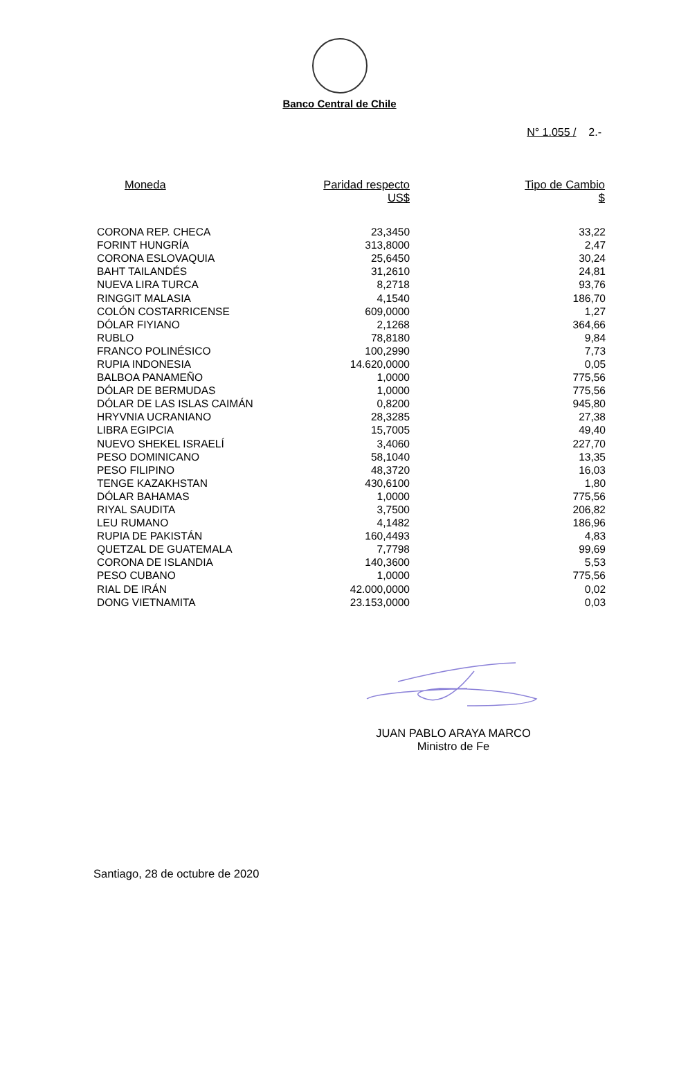Banco Central de Chile
N° 1.055 / 2.-
| Moneda | Paridad respecto US$ | Tipo de Cambio $ |
| --- | --- | --- |
| CORONA REP. CHECA | 23,3450 | 33,22 |
| FORINT HUNGRÍA | 313,8000 | 2,47 |
| CORONA ESLOVAQUIA | 25,6450 | 30,24 |
| BAHT TAILANDÉS | 31,2610 | 24,81 |
| NUEVA LIRA TURCA | 8,2718 | 93,76 |
| RINGGIT MALASIA | 4,1540 | 186,70 |
| COLÓN COSTARRICENSE | 609,0000 | 1,27 |
| DÓLAR FIYIANO | 2,1268 | 364,66 |
| RUBLO | 78,8180 | 9,84 |
| FRANCO POLINÉSICO | 100,2990 | 7,73 |
| RUPIA INDONESIA | 14.620,0000 | 0,05 |
| BALBOA PANAMEÑO | 1,0000 | 775,56 |
| DÓLAR DE BERMUDAS | 1,0000 | 775,56 |
| DÓLAR DE LAS ISLAS CAIMÁN | 0,8200 | 945,80 |
| HRYVNIA UCRANIANO | 28,3285 | 27,38 |
| LIBRA EGIPCIA | 15,7005 | 49,40 |
| NUEVO SHEKEL ISRAELÍ | 3,4060 | 227,70 |
| PESO DOMINICANO | 58,1040 | 13,35 |
| PESO FILIPINO | 48,3720 | 16,03 |
| TENGE KAZAKHSTAN | 430,6100 | 1,80 |
| DÓLAR BAHAMAS | 1,0000 | 775,56 |
| RIYAL SAUDITA | 3,7500 | 206,82 |
| LEU RUMANO | 4,1482 | 186,96 |
| RUPIA DE PAKISTÁN | 160,4493 | 4,83 |
| QUETZAL DE GUATEMALA | 7,7798 | 99,69 |
| CORONA DE ISLANDIA | 140,3600 | 5,53 |
| PESO CUBANO | 1,0000 | 775,56 |
| RIAL DE IRÁN | 42.000,0000 | 0,02 |
| DONG VIETNAMITA | 23.153,0000 | 0,03 |
JUAN PABLO ARAYA MARCO
Ministro de Fe
Santiago, 28 de octubre de 2020